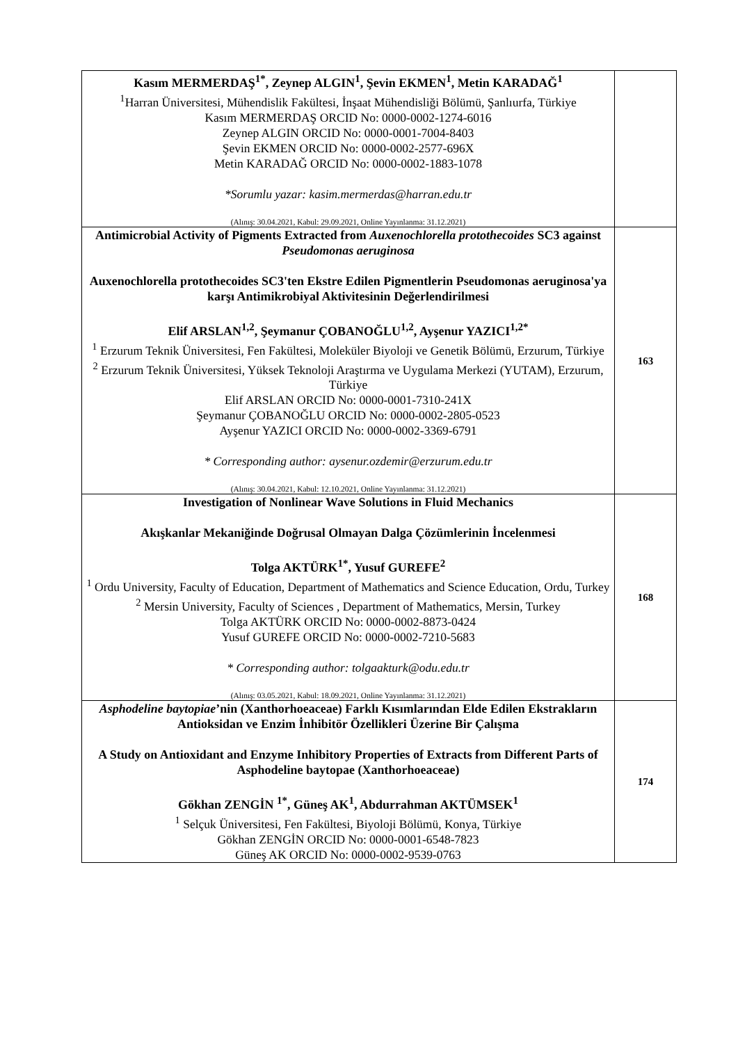| Kasım MERMERDAŞ<sup>1*</sup>, Zeynep ALGIN<sup>1</sup>, Şevin EKMEN<sup>1</sup>, Metin KARADAĞ<sup>1</sup> <sup>1</sup> Harran Üniversitesi, Mühendislik Fakültesi, İnşaat Mühendisliği Bölümü, Şanlıurfa, Türkiye Kasım MERMERDAŞ ORCID No: 0000-0002-1274-6016 Zeynep ALGIN ORCID No: 0000-0001-7004-8403 Şevin EKMEN ORCID No: 0000-0002-2577-696X Metin KARADAĞ ORCID No: 0000-0002-1883-1078 *Sorumlu yazar: kasim.mermerdas@harran.edu.tr (Alınış: 30.04.2021, Kabul: 29.09.2021, Online Yayınlanma: 31.12.2021) | |
| Antimicrobial Activity of Pigments Extracted from Auxenochlorella protothecoides SC3 against Pseudomonas aeruginosa Auxenochlorella protothecoides SC3'ten Ekstre Edilen Pigmentlerin Pseudomonas aeruginosa'ya karşı Antimikrobiyal Aktivitesinin Değerlendirilmesi Elif ARSLAN<sup>1,2</sup>, Şeymanur ÇOBANOĞLU<sup>1,2</sup>, Ayşenur YAZICI<sup>1,2*</sup> <sup>1</sup> Erzurum Teknik Üniversitesi, Fen Fakültesi, Moleküler Biyoloji ve Genetik Bölümü, Erzurum, Türkiye <sup>2</sup> Erzurum Teknik Üniversitesi, Yüksek Teknoloji Araştırma ve Uygulama Merkezi (YUTAM), Erzurum, Türkiye Elif ARSLAN ORCID No: 0000-0001-7310-241X Şeymanur ÇOBANOĞLU ORCID No: 0000-0002-2805-0523 Ayşenur YAZICI ORCID No: 0000-0002-3369-6791 * Corresponding author: aysenur.ozdemir@erzurum.edu.tr (Alınış: 30.04.2021, Kabul: 12.10.2021, Online Yayınlanma: 31.12.2021) | 163 |
| Investigation of Nonlinear Wave Solutions in Fluid Mechanics Akışkanlar Mekaniğinde Doğrusal Olmayan Dalga Çözümlerinin İncelenmesi Tolga AKTÜRK<sup>1*</sup>, Yusuf GUREFE<sup>2</sup> <sup>1</sup> Ordu University, Faculty of Education, Department of Mathematics and Science Education, Ordu, Turkey <sup>2</sup> Mersin University, Faculty of Sciences , Department of Mathematics, Mersin, Turkey Tolga AKTÜRK ORCID No: 0000-0002-8873-0424 Yusuf GUREFE ORCID No: 0000-0002-7210-5683 * Corresponding author: tolgaakturk@odu.edu.tr (Alınış: 03.05.2021, Kabul: 18.09.2021, Online Yayınlanma: 31.12.2021) | 168 |
| Asphodeline baytopiae ’nin (Xanthorhoeaceae) Farklı Kısımlarından Elde Edilen Ekstrakların Antioksidan ve Enzim İnhibitör Özellikleri Üzerine Bir Çalışma A Study on Antioxidant and Enzyme Inhibitory Properties of Extracts from Different Parts of Asphodeline baytopae (Xanthorhoeaceae) Gökhan ZENGİN <sup>1*</sup>, Güneş AK<sup>1</sup>, Abdurrahman AKTÜMSEK<sup>1</sup> <sup>1</sup> Selçuk Üniversitesi, Fen Fakültesi, Biyoloji Bölümü, Konya, Türkiye Gökhan ZENGİN ORCID No: 0000-0001-6548-7823 Güneş AK ORCID No: 0000-0002-9539-0763 | 174 |